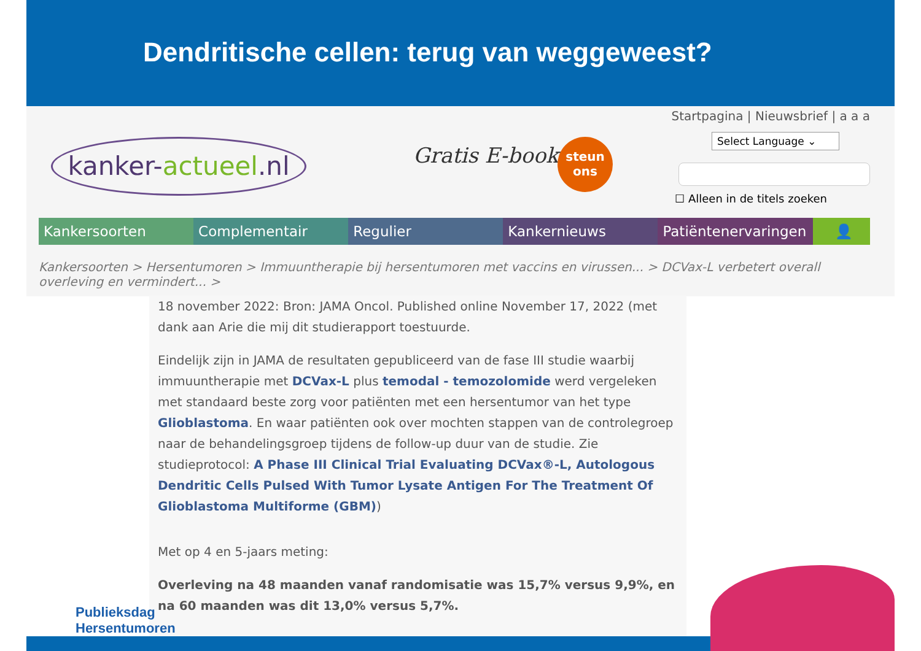Dendritische cellen: terug van weggeweest?
kanker-actueel.nl
Gratis E-book
steun
ons
Startpagina | Nieuwsbrief | a a a
Select Language ⌄
☐ Alleen in de titels zoeken
Kankersoorten Complementair Regulier Kankernieuws Patiëntenervaringen 👤
Kankersoorten > Hersentumoren > Immuuntherapie bij hersentumoren met vaccins en virussen... > DCVax-L verbetert overall overleving en vermindert... >
18 november 2022: Bron: JAMA Oncol. Published online November 17, 2022 (met dank aan Arie die mij dit studierapport toestuurde.
Eindelijk zijn in JAMA de resultaten gepubliceerd van de fase III studie waarbij immuuntherapie met DCVax-L plus temodal - temozolomide werd vergeleken met standaard beste zorg voor patiënten met een hersentumor van het type Glioblastoma. En waar patiënten ook over mochten stappen van de controlegroep naar de behandelingsgroep tijdens de follow-up duur van de studie. Zie studieprotocol: A Phase III Clinical Trial Evaluating DCVax®-L, Autologous Dendritic Cells Pulsed With Tumor Lysate Antigen For The Treatment Of Glioblastoma Multiforme (GBM))
Met op 4 en 5-jaars meting:
Overleving na 48 maanden vanaf randomisatie was 15,7% versus 9,9%, en na 60 maanden was dit 13,0% versus 5,7%.
Publieksdag
Hersentumoren